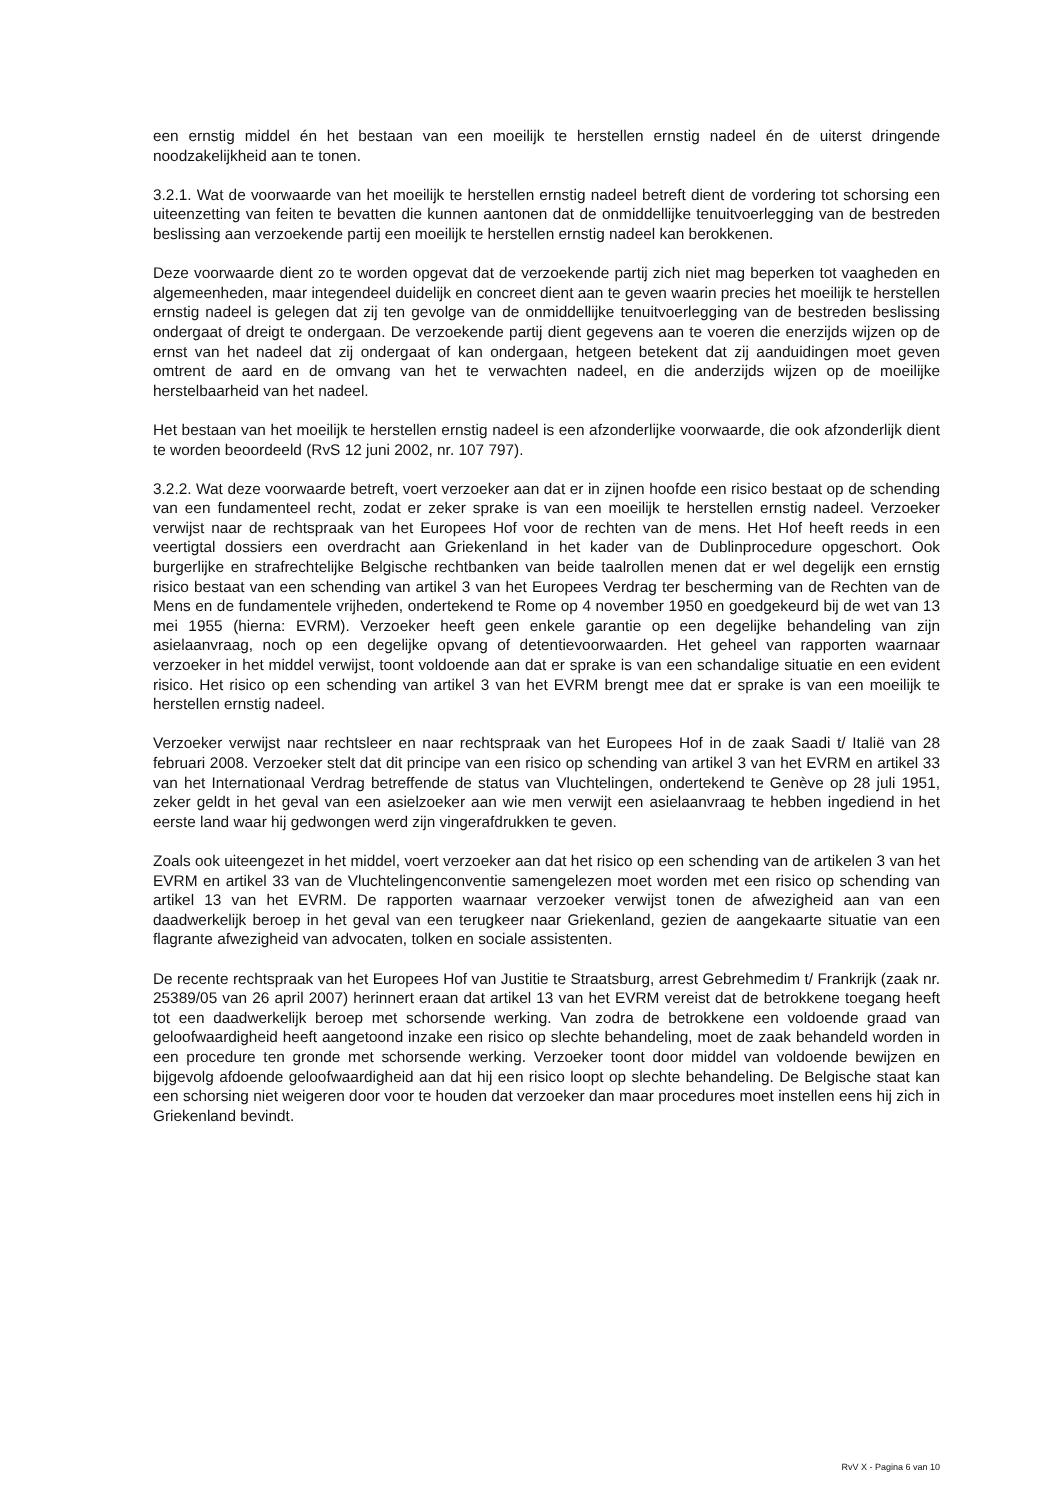een ernstig middel én het bestaan van een moeilijk te herstellen ernstig nadeel én de uiterst dringende noodzakelijkheid aan te tonen.
3.2.1. Wat de voorwaarde van het moeilijk te herstellen ernstig nadeel betreft dient de vordering tot schorsing een uiteenzetting van feiten te bevatten die kunnen aantonen dat de onmiddellijke tenuitvoerlegging van de bestreden beslissing aan verzoekende partij een moeilijk te herstellen ernstig nadeel kan berokkenen.
Deze voorwaarde dient zo te worden opgevat dat de verzoekende partij zich niet mag beperken tot vaagheden en algemeenheden, maar integendeel duidelijk en concreet dient aan te geven waarin precies het moeilijk te herstellen ernstig nadeel is gelegen dat zij ten gevolge van de onmiddellijke tenuitvoerlegging van de bestreden beslissing ondergaat of dreigt te ondergaan. De verzoekende partij dient gegevens aan te voeren die enerzijds wijzen op de ernst van het nadeel dat zij ondergaat of kan ondergaan, hetgeen betekent dat zij aanduidingen moet geven omtrent de aard en de omvang van het te verwachten nadeel, en die anderzijds wijzen op de moeilijke herstelbaarheid van het nadeel.
Het bestaan van het moeilijk te herstellen ernstig nadeel is een afzonderlijke voorwaarde, die ook afzonderlijk dient te worden beoordeeld (RvS 12 juni 2002, nr. 107 797).
3.2.2. Wat deze voorwaarde betreft, voert verzoeker aan dat er in zijnen hoofde een risico bestaat op de schending van een fundamenteel recht, zodat er zeker sprake is van een moeilijk te herstellen ernstig nadeel. Verzoeker verwijst naar de rechtspraak van het Europees Hof voor de rechten van de mens. Het Hof heeft reeds in een veertigtal dossiers een overdracht aan Griekenland in het kader van de Dublinprocedure opgeschort. Ook burgerlijke en strafrechtelijke Belgische rechtbanken van beide taalrollen menen dat er wel degelijk een ernstig risico bestaat van een schending van artikel 3 van het Europees Verdrag ter bescherming van de Rechten van de Mens en de fundamentele vrijheden, ondertekend te Rome op 4 november 1950 en goedgekeurd bij de wet van 13 mei 1955 (hierna: EVRM). Verzoeker heeft geen enkele garantie op een degelijke behandeling van zijn asielaanvraag, noch op een degelijke opvang of detentievoorwaarden. Het geheel van rapporten waarnaar verzoeker in het middel verwijst, toont voldoende aan dat er sprake is van een schandalige situatie en een evident risico. Het risico op een schending van artikel 3 van het EVRM brengt mee dat er sprake is van een moeilijk te herstellen ernstig nadeel.
Verzoeker verwijst naar rechtsleer en naar rechtspraak van het Europees Hof in de zaak Saadi t/ Italië van 28 februari 2008. Verzoeker stelt dat dit principe van een risico op schending van artikel 3 van het EVRM en artikel 33 van het Internationaal Verdrag betreffende de status van Vluchtelingen, ondertekend te Genève op 28 juli 1951, zeker geldt in het geval van een asielzoeker aan wie men verwijt een asielaanvraag te hebben ingediend in het eerste land waar hij gedwongen werd zijn vingerafdrukken te geven.
Zoals ook uiteengezet in het middel, voert verzoeker aan dat het risico op een schending van de artikelen 3 van het EVRM en artikel 33 van de Vluchtelingenconventie samengelezen moet worden met een risico op schending van artikel 13 van het EVRM. De rapporten waarnaar verzoeker verwijst tonen de afwezigheid aan van een daadwerkelijk beroep in het geval van een terugkeer naar Griekenland, gezien de aangekaarte situatie van een flagrante afwezigheid van advocaten, tolken en sociale assistenten.
De recente rechtspraak van het Europees Hof van Justitie te Straatsburg, arrest Gebrehmedim t/ Frankrijk (zaak nr. 25389/05 van 26 april 2007) herinnert eraan dat artikel 13 van het EVRM vereist dat de betrokkene toegang heeft tot een daadwerkelijk beroep met schorsende werking. Van zodra de betrokkene een voldoende graad van geloofwaardigheid heeft aangetoond inzake een risico op slechte behandeling, moet de zaak behandeld worden in een procedure ten gronde met schorsende werking. Verzoeker toont door middel van voldoende bewijzen en bijgevolg afdoende geloofwaardigheid aan dat hij een risico loopt op slechte behandeling. De Belgische staat kan een schorsing niet weigeren door voor te houden dat verzoeker dan maar procedures moet instellen eens hij zich in Griekenland bevindt.
RvV X - Pagina 6 van 10